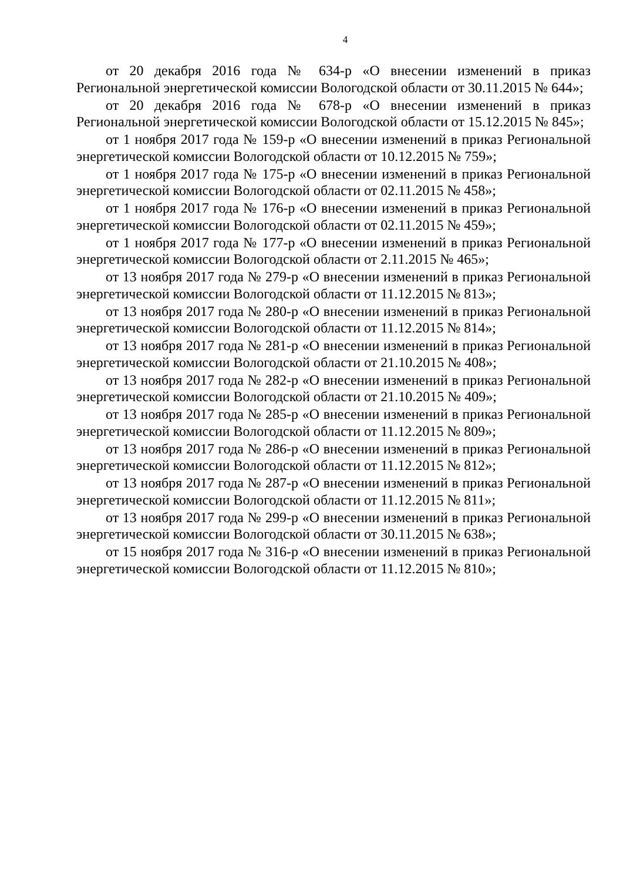4
от 20 декабря 2016 года № 634-р «О внесении изменений в приказ Региональной энергетической комиссии Вологодской области от 30.11.2015 № 644»;
от 20 декабря 2016 года № 678-р «О внесении изменений в приказ Региональной энергетической комиссии Вологодской области от 15.12.2015 № 845»;
от 1 ноября 2017 года № 159-р «О внесении изменений в приказ Региональной энергетической комиссии Вологодской области от 10.12.2015 № 759»;
от 1 ноября 2017 года № 175-р «О внесении изменений в приказ Региональной энергетической комиссии Вологодской области от 02.11.2015 № 458»;
от 1 ноября 2017 года № 176-р «О внесении изменений в приказ Региональной энергетической комиссии Вологодской области от 02.11.2015 № 459»;
от 1 ноября 2017 года № 177-р «О внесении изменений в приказ Региональной энергетической комиссии Вологодской области от 2.11.2015 № 465»;
от 13 ноября 2017 года № 279-р «О внесении изменений в приказ Региональной энергетической комиссии Вологодской области от 11.12.2015 № 813»;
от 13 ноября 2017 года № 280-р «О внесении изменений в приказ Региональной энергетической комиссии Вологодской области от 11.12.2015 № 814»;
от 13 ноября 2017 года № 281-р «О внесении изменений в приказ Региональной энергетической комиссии Вологодской области от 21.10.2015 № 408»;
от 13 ноября 2017 года № 282-р «О внесении изменений в приказ Региональной энергетической комиссии Вологодской области от 21.10.2015 № 409»;
от 13 ноября 2017 года № 285-р «О внесении изменений в приказ Региональной энергетической комиссии Вологодской области от 11.12.2015 № 809»;
от 13 ноября 2017 года № 286-р «О внесении изменений в приказ Региональной энергетической комиссии Вологодской области от 11.12.2015 № 812»;
от 13 ноября 2017 года № 287-р «О внесении изменений в приказ Региональной энергетической комиссии Вологодской области от 11.12.2015 № 811»;
от 13 ноября 2017 года № 299-р «О внесении изменений в приказ Региональной энергетической комиссии Вологодской области от 30.11.2015 № 638»;
от 15 ноября 2017 года № 316-р «О внесении изменений в приказ Региональной энергетической комиссии Вологодской области от 11.12.2015 № 810»;